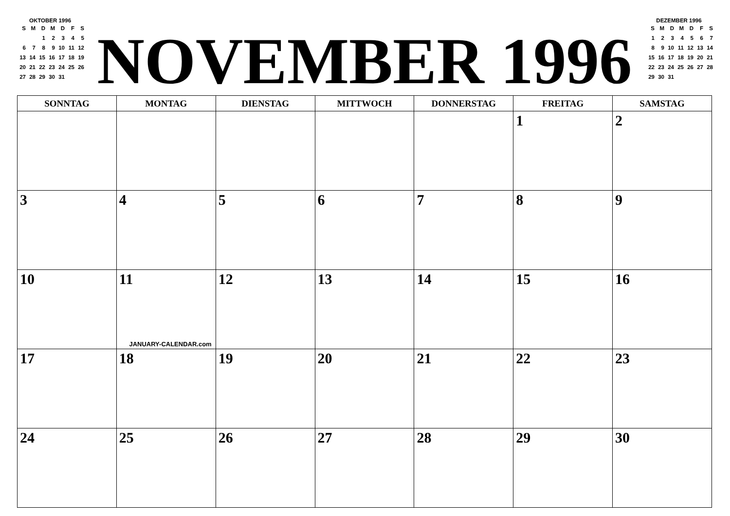OKTOBER 1996
| S | M | D | M | D | F | S |
| | | 1 | 2 | 3 | 4 | 5 |
| 6 | 7 | 8 | 9 | 10 | 11 | 12 |
| 13 | 14 | 15 | 16 | 17 | 18 | 19 |
| 20 | 21 | 22 | 23 | 24 | 25 | 26 |
| 27 | 28 | 29 | 30 | 31 | | |
NOVEMBER 1996
DEZEMBER 1996
| S | M | D | M | D | F | S |
| 1 | 2 | 3 | 4 | 5 | 6 | 7 |
| 8 | 9 | 10 | 11 | 12 | 13 | 14 |
| 15 | 16 | 17 | 18 | 19 | 20 | 21 |
| 22 | 23 | 24 | 25 | 26 | 27 | 28 |
| 29 | 30 | 31 | | | | |
| SONNTAG | MONTAG | DIENSTAG | MITTWOCH | DONNERSTAG | FREITAG | SAMSTAG |
| --- | --- | --- | --- | --- | --- | --- |
| | | | | | 1 | 2 |
| 3 | 4 | 5 | 6 | 7 | 8 | 9 |
| 10 | 11 JANUARY-CALENDAR.com | 12 | 13 | 14 | 15 | 16 |
| 17 | 18 | 19 | 20 | 21 | 22 | 23 |
| 24 | 25 | 26 | 27 | 28 | 29 | 30 |